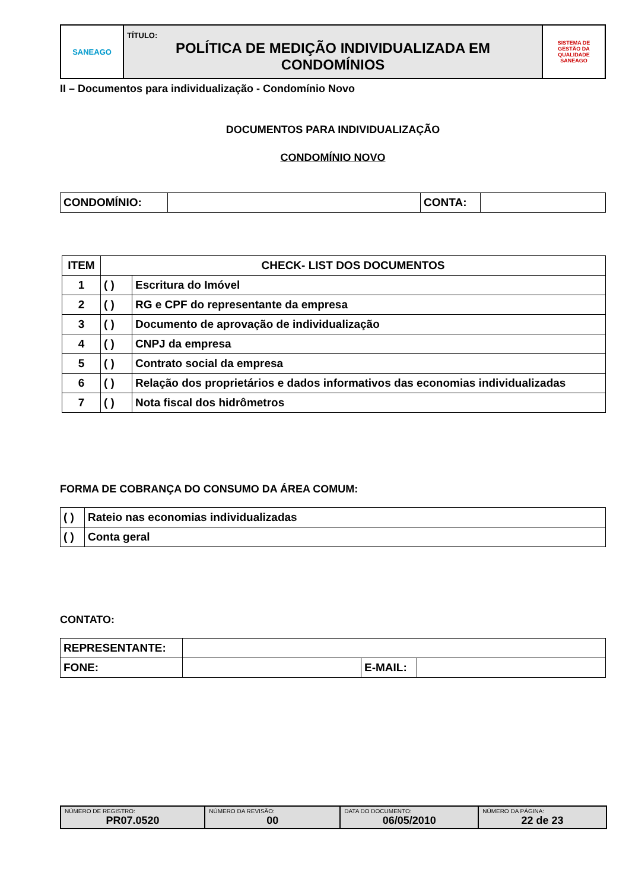| SANEAGO | TÍTULO: POLÍTICA DE MEDIÇÃO INDIVIDUALIZADA EM CONDOMÍNIOS | SISTEMA DE GESTÃO DA QUALIDADE SANEAGO |
II – Documentos para individualização - Condomínio Novo
DOCUMENTOS PARA INDIVIDUALIZAÇÃO
CONDOMÍNIO NOVO
| CONDOMÍNIO: | | CONTA: | |
| ITEM | CHECK- LIST DOS DOCUMENTOS | |
| --- | --- | --- |
| 1 | ( ) | Escritura do Imóvel |
| 2 | ( ) | RG e CPF do representante da empresa |
| 3 | ( ) | Documento de aprovação de individualização |
| 4 | ( ) | CNPJ da empresa |
| 5 | ( ) | Contrato social da empresa |
| 6 | ( ) | Relação dos proprietários e dados informativos das economias individualizadas |
| 7 | ( ) | Nota fiscal dos hidrômetros |
FORMA DE COBRANÇA DO CONSUMO DA ÁREA COMUM:
| ( ) | Rateio nas economias individualizadas |
| ( ) | Conta geral |
CONTATO:
| REPRESENTANTE: | | | |
| FONE: | | E-MAIL: | |
| NÚMERO DE REGISTRO: PR07.0520 | NÚMERO DA REVISÃO: 00 | DATA DO DOCUMENTO: 06/05/2010 | NÚMERO DA PÁGINA: 22 de 23 |